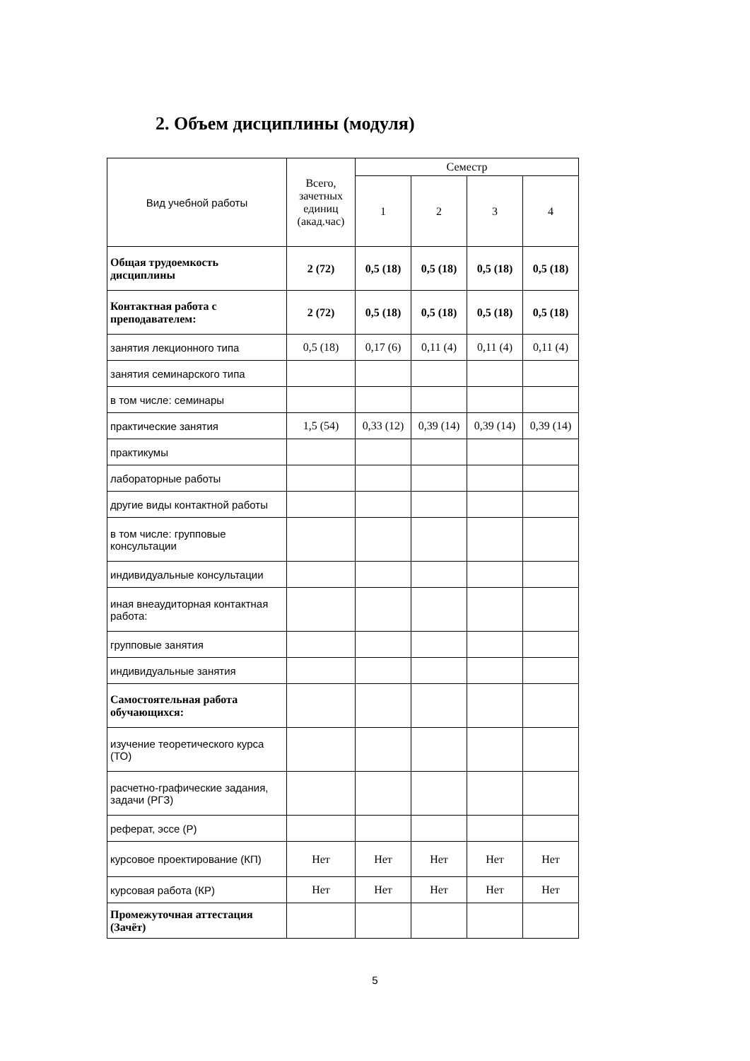2. Объем дисциплины (модуля)
| Вид учебной работы | Всего, зачетных единиц (акад.час) | Семестр | | | |
| --- | --- | --- | --- | --- | --- |
| | | 1 | 2 | 3 | 4 |
| Общая трудоемкость дисциплины | 2 (72) | 0,5 (18) | 0,5 (18) | 0,5 (18) | 0,5 (18) |
| Контактная работа с преподавателем: | 2 (72) | 0,5 (18) | 0,5 (18) | 0,5 (18) | 0,5 (18) |
| занятия лекционного типа | 0,5 (18) | 0,17 (6) | 0,11 (4) | 0,11 (4) | 0,11 (4) |
| занятия семинарского типа | | | | | |
| в том числе: семинары | | | | | |
| практические занятия | 1,5 (54) | 0,33 (12) | 0,39 (14) | 0,39 (14) | 0,39 (14) |
| практикумы | | | | | |
| лабораторные работы | | | | | |
| другие виды контактной работы | | | | | |
| в том числе: групповые консультации | | | | | |
| индивидуальные консультации | | | | | |
| иная внеаудиторная контактная работа: | | | | | |
| групповые занятия | | | | | |
| индивидуальные занятия | | | | | |
| Самостоятельная работа обучающихся: | | | | | |
| изучение теоретического курса (ТО) | | | | | |
| расчетно-графические задания, задачи (РГЗ) | | | | | |
| реферат, эссе (Р) | | | | | |
| курсовое проектирование (КП) | Нет | Нет | Нет | Нет | Нет |
| курсовая работа (КР) | Нет | Нет | Нет | Нет | Нет |
| Промежуточная аттестация (Зачёт) | | | | | |
5